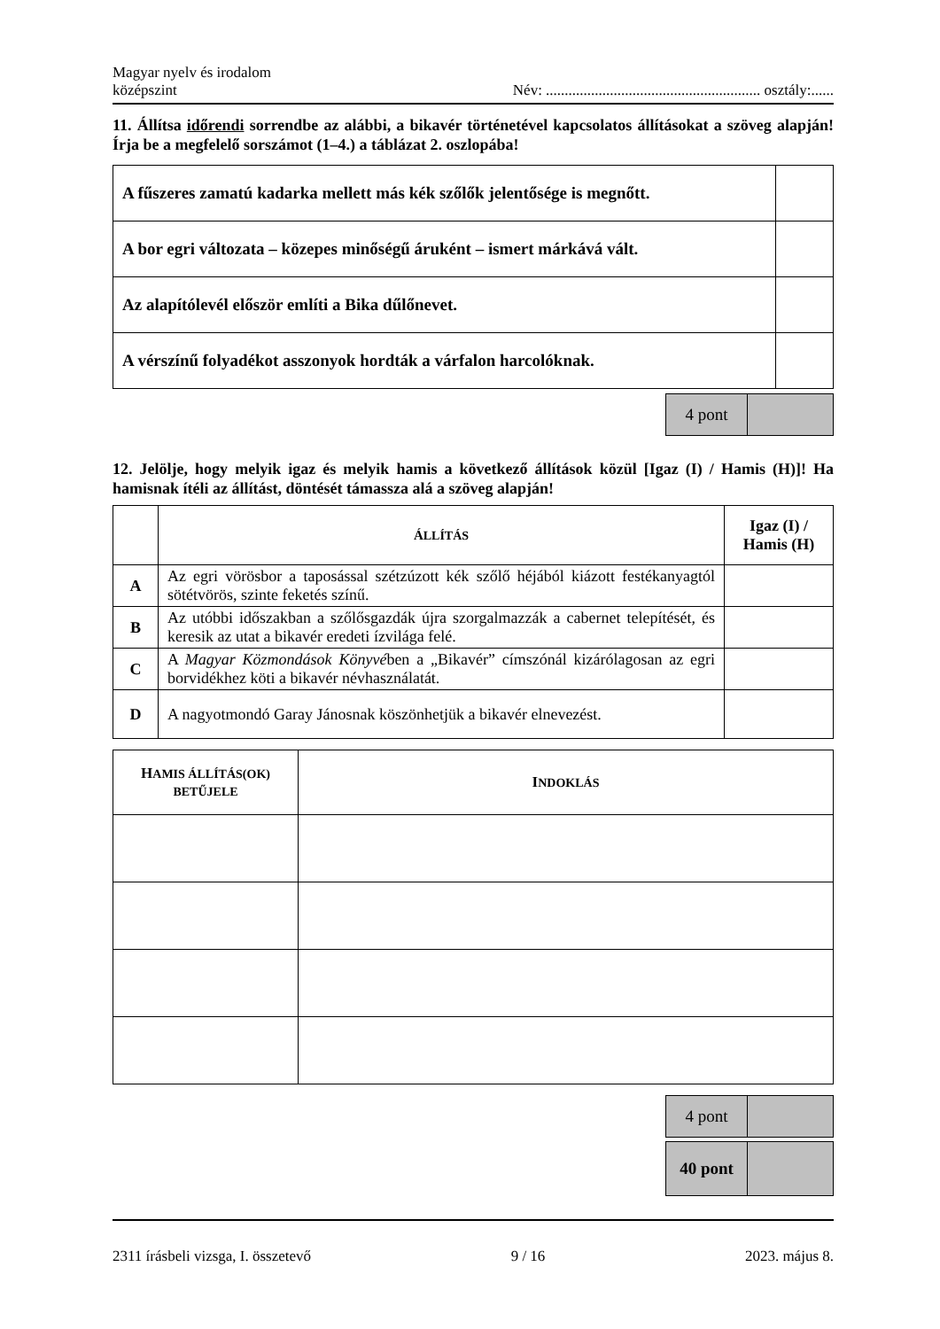Magyar nyelv és irodalom
középszint
Név: ......................................................... osztály:......
11. Állítsa időrendi sorrendbe az alábbi, a bikavér történetével kapcsolatos állításokat a szöveg alapján! Írja be a megfelelő sorszámot (1–4.) a táblázat 2. oszlopába!
| A fűszeres zamatú kadarka mellett más kék szőlők jelentősége is megnőtt. | |
| A bor egri változata – közepes minőségű áruként – ismert márkává vált. | |
| Az alapítólevél először említi a Bika dűlőnevet. | |
| A vérszínű folyadékot asszonyok hordták a várfalon harcolóknak. | |
| 4 pont | |
12. Jelölje, hogy melyik igaz és melyik hamis a következő állítások közül [Igaz (I) / Hamis (H)]! Ha hamisnak ítéli az állítást, döntését támassza alá a szöveg alapján!
| | Á LLÍTÁS | Igaz (I) / Hamis (H) |
| A | Az egri vörösbor a taposással szétzúzott kék szőlő héjából kiázott festékanyagtól sötétvörös, szinte feketés színű. | |
| B | Az utóbbi időszakban a szőlősgazdák újra szorgalmazzák a cabernet telepítését, és keresik az utat a bikavér eredeti ízvilága felé. | |
| C | A Magyar Közmondások Könyvé ben a „Bikavér” címszónál kizárólagosan az egri borvidékhez köti a bikavér névhasználatát. | |
| D | A nagyotmondó Garay Jánosnak köszönhetjük a bikavér elnevezést. | |
| H AMIS ÁLLÍTÁS(OK) BETŰJELE | I NDOKLÁS |
| --- | --- |
| 4 pont | |
| 40 pont | |
2311 írásbeli vizsga, I. összetevő 9 / 16 2023. május 8.